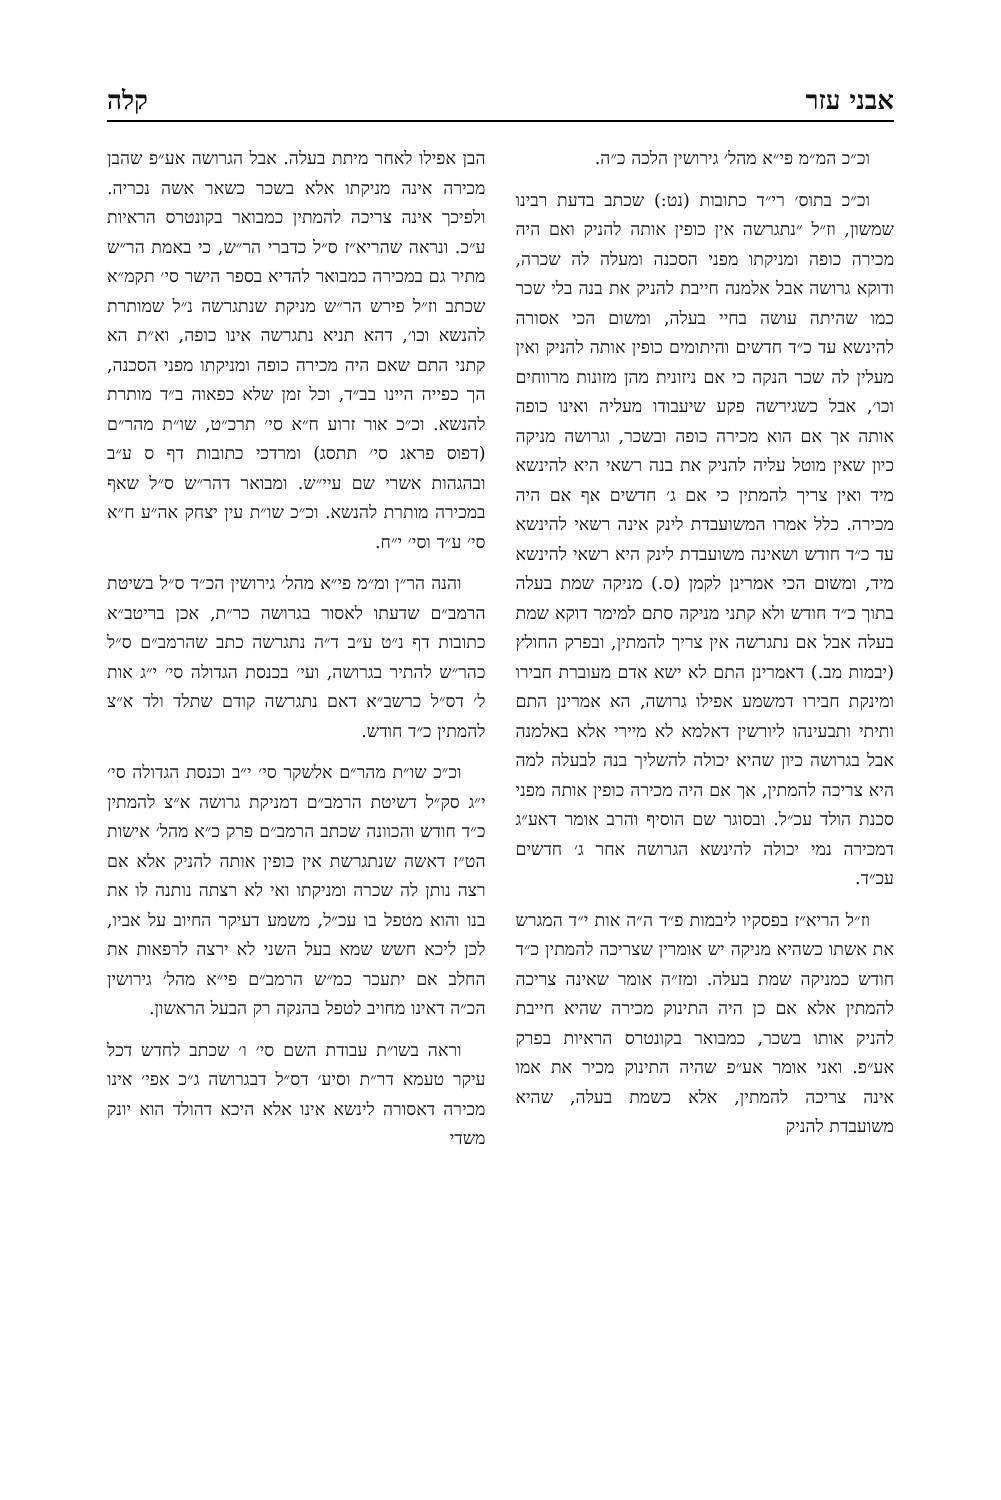אבני עזר קלה
וכ״כ המ״מ פי״א מהל׳ גירושין הלכה כ״ה.
וכ״כ בתוס׳ רי״ד כתובות (נט:) שכתב בדעת רבינו שמשון, וז״ל ״נתגרשה אין כופין אותה להניק ואם היה מכירה כופה ומניקתו מפני הסכנה ומעלה לה שכרה, ודוקא גרושה אבל אלמנה חייבת להניק את בנה בלי שכר כמו שהיתה עושה בחיי בעלה, ומשום הכי אסורה להינשא עד כ״ד חדשים והיתומים כופין אותה להניק ואין מעלין לה שכר הנקה כי אם ניזונית מהן מזונות מרווחים וכו׳, אבל כשגירשה פקע שיעבודו מעליה ואינו כופה אותה אך אם הוא מכירה כופה ובשכר, וגרושה מניקה כיון שאין מוטל עליה להניק את בנה רשאי היא להינשא מיד ואין צריך להמתין כי אם ג׳ חדשים אף אם היה מכירה. כלל אמרו המשועבדת לינק אינה רשאי להינשא עד כ״ד חודש ושאינה משועבדת לינק היא רשאי להינשא מיד, ומשום הכי אמרינן לקמן (ס.) מניקה שמת בעלה בתוך כ״ד חודש ולא קתני מניקה סתם למימר דוקא שמת בעלה אבל אם נתגרשה אין צריך להמתין, ובפרק החולץ (יבמות מב.) דאמרינן התם לא ישא אדם מעוברת חבירו ומינקת חבירו דמשמע אפילו גרושה, הא אמרינן התם ותיתי ותבעינהו ליורשין דאלמא לא מיירי אלא באלמנה אבל בגרושה כיון שהיא יכולה להשליך בנה לבעלה למה היא צריכה להמתין, אך אם היה מכירה כופין אותה מפני סכנת הולד עכ״ל. ובסוגר שם הוסיף והרב אומר דאע״ג דמכירה נמי יכולה להינשא הגרושה אחר ג׳ חדשים עכ״ד.
וז״ל הריא״ז בפסקיו ליבמות פ״ד ה״ה אות י״ד המגרש את אשתו כשהיא מניקה יש אומרין שצריכה להמתין כ״ד חודש כמניקה שמת בעלה. ומז״ה אומר שאינה צריכה להמתין אלא אם כן היה התינוק מכירה שהיא חייבת להניק אותו בשכר, כמבואר בקונטרס הראיות בפרק אע״פ. ואני אומר אע״פ שהיה התינוק מכיר את אמו אינה צריכה להמתין, אלא כשמת בעלה, שהיא משועבדת להניק
הבן אפילו לאחר מיתת בעלה. אבל הגרושה אע״פ שהבן מכירה אינה מניקתו אלא בשכר כשאר אשה נכריה. ולפיכך אינה צריכה להמתין כמבואר בקונטרס הראיות ע״כ. ונראה שהריא״ז ס״ל כדברי הר״ש, כי באמת הר״ש מתיר גם במכירה כמבואר להדיא בספר הישר סי׳ תקמ״א שכתב וז״ל פירש הר״ש מניקת שנתגרשה נ״ל שמותרת להנשא וכו׳, דהא תניא נתגרשה אינו כופה, וא״ת הא קתני התם שאם היה מכירה כופה ומניקתו מפני הסכנה, הך כפייה היינו בב״ד, וכל זמן שלא כפאוה ב״ד מותרת להנשא. וכ״כ אור זרוע ח״א סי׳ תרכ״ט, שו״ת מהר״ם (דפוס פראג סי׳ תתסג) ומרדכי כתובות דף ס ע״ב ובהגהות אשרי שם עיי״ש. ומבואר דהר״ש ס״ל שאף במכירה מותרת להנשא. וכ״כ שו״ת עין יצחק אה״ע ח״א סי׳ ע״ד וסי׳ י״ח.
והנה הר״ן ומ״מ פי״א מהל׳ גירושין הכ״ד ס״ל בשיטת הרמב״ם שדעתו לאסור בגרושה כר״ת, אכן בריטב״א כתובות דף נ״ט ע״ב ד״ה נתגרשה כתב שהרמב״ם ס״ל כהר״ש להתיר בגרושה, ועי׳ בכנסת הגדולה סי׳ י״ג אות ל׳ דס״ל כרשב״א דאם נתגרשה קודם שתלד ולד א״צ להמתין כ״ד חודש.
וכ״כ שו״ת מהר״ם אלשקר סי׳ י״ב וכנסת הגדולה סי׳ י״ג סק״ל דשיטת הרמב״ם דמניקת גרושה א״צ להמתין כ״ד חודש והכוונה שכתב הרמב״ם פרק כ״א מהל׳ אישות הט״ז דאשה שנתגרשת אין כופין אותה להניק אלא אם רצה נותן לה שכרה ומניקתו ואי לא רצתה נותנה לו את בנו והוא מטפל בו עכ״ל, משמע דעיקר החיוב על אביו, לכן ליכא חשש שמא בעל השני לא ירצה לרפאות את החלב אם יתעכר כמ״ש הרמב״ם פי״א מהל׳ גירושין הכ״ה דאינו מחויב לטפל בהנקה רק הבעל הראשון.
וראה בשו״ת עבודת השם סי׳ ו׳ שכתב לחדש דכל עיקר טעמא דר״ת וסיע׳ דס״ל דבגרושה ג״כ אפי׳ אינו מכירה דאסורה לינשא אינו אלא היכא דהולד הוא יונק משדי